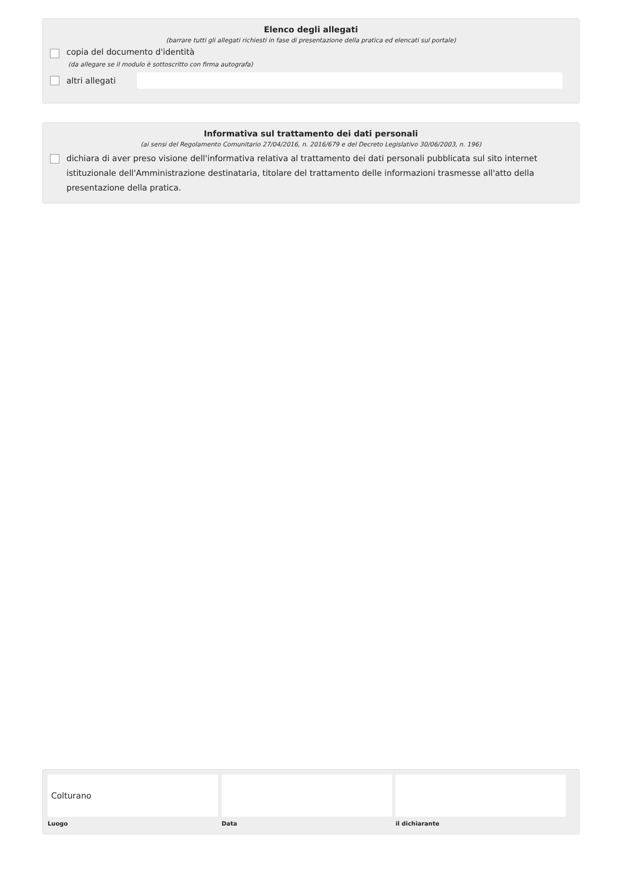Elenco degli allegati
(barrare tutti gli allegati richiesti in fase di presentazione della pratica ed elencati sul portale)
copia del documento d'identità
(da allegare se il modulo è sottoscritto con firma autografa)
altri allegati
Informativa sul trattamento dei dati personali
(ai sensi del Regolamento Comunitario 27/04/2016, n. 2016/679 e del Decreto Legislativo 30/06/2003, n. 196)
dichiara di aver preso visione dell'informativa relativa al trattamento dei dati personali pubblicata sul sito internet istituzionale dell'Amministrazione destinataria, titolare del trattamento delle informazioni trasmesse all'atto della presentazione della pratica.
Colturano
Luogo
Data il dichiarante